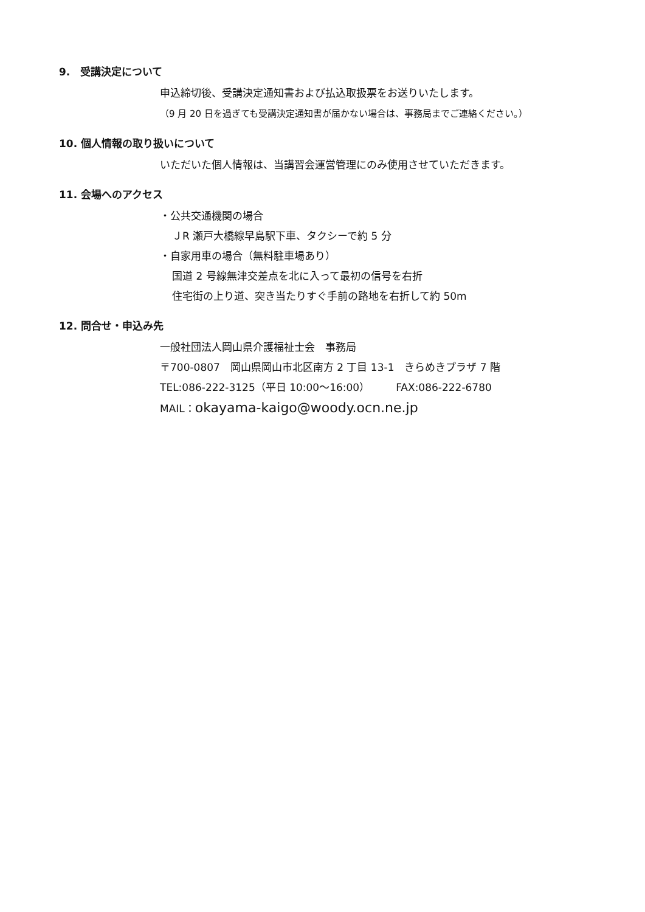9.　受講決定について
申込締切後、受講決定通知書および払込取扱票をお送りいたします。
（9 月 20 日を過ぎても受講決定通知書が届かない場合は、事務局までご連絡ください。）
10. 個人情報の取り扱いについて
いただいた個人情報は、当講習会運営管理にのみ使用させていただきます。
11. 会場へのアクセス
・公共交通機関の場合
ＪR 瀬戸大橋線早島駅下車、タクシーで約 5 分
・自家用車の場合（無料駐車場あり）
国道 2 号線無津交差点を北に入って最初の信号を右折
住宅街の上り道、突き当たりすぐ手前の路地を右折して約 50m
12. 問合せ・申込み先
一般社団法人岡山県介護福祉士会　事務局
〒700-0807　岡山県岡山市北区南方 2 丁目 13-1　きらめきプラザ 7 階
TEL:086-222-3125（平日 10:00～16:00）　　　FAX:086-222-6780
MAIL：okayama-kaigo@woody.ocn.ne.jp